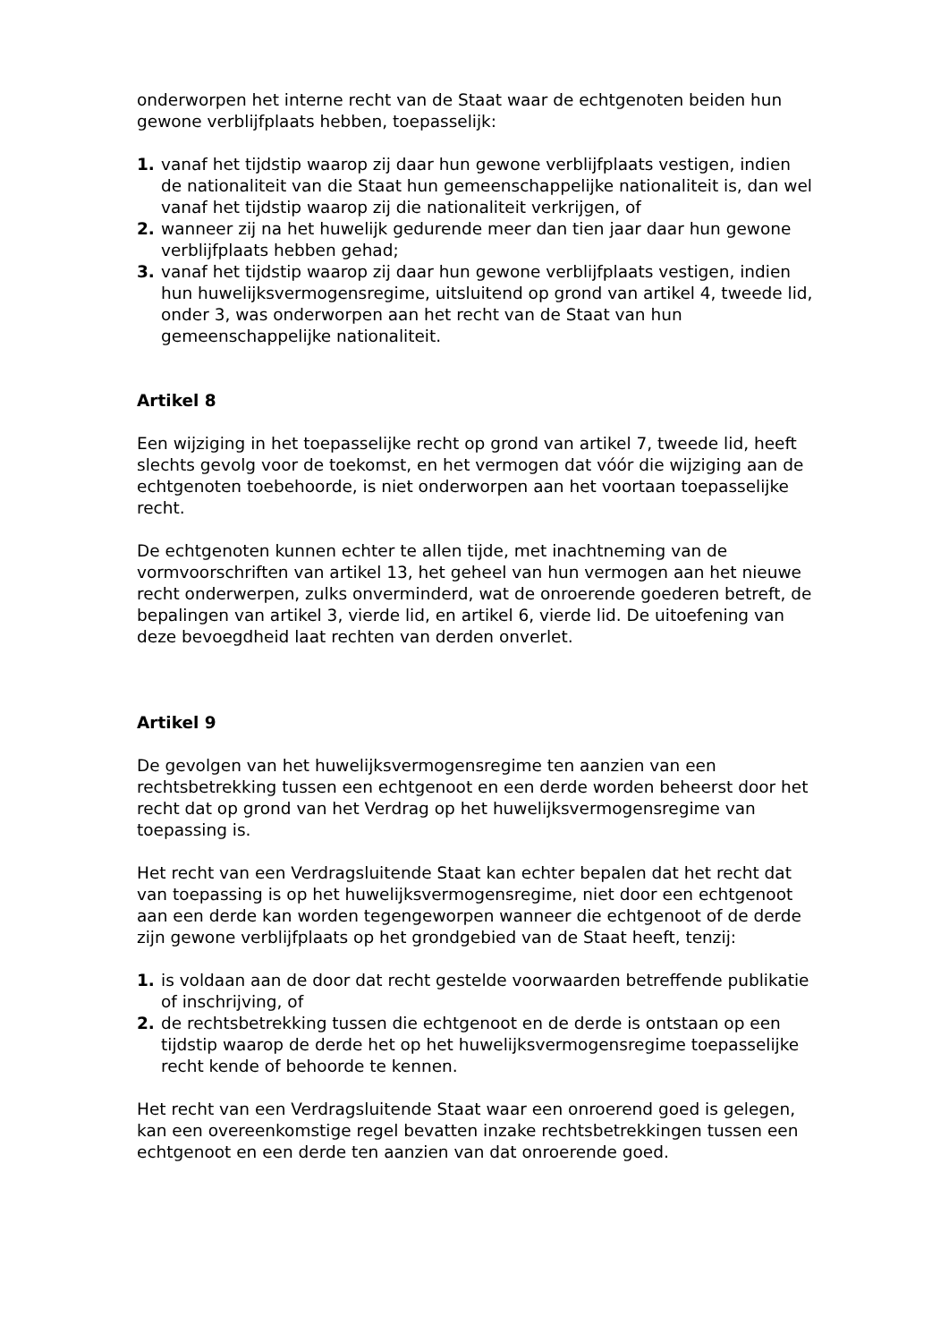onderworpen het interne recht van de Staat waar de echtgenoten beiden hun gewone verblijfplaats hebben, toepasselijk:
1. vanaf het tijdstip waarop zij daar hun gewone verblijfplaats vestigen, indien de nationaliteit van die Staat hun gemeenschappelijke nationaliteit is, dan wel vanaf het tijdstip waarop zij die nationaliteit verkrijgen, of
2. wanneer zij na het huwelijk gedurende meer dan tien jaar daar hun gewone verblijfplaats hebben gehad;
3. vanaf het tijdstip waarop zij daar hun gewone verblijfplaats vestigen, indien hun huwelijksvermogensregime, uitsluitend op grond van artikel 4, tweede lid, onder 3, was onderworpen aan het recht van de Staat van hun gemeenschappelijke nationaliteit.
Artikel 8
Een wijziging in het toepasselijke recht op grond van artikel 7, tweede lid, heeft slechts gevolg voor de toekomst, en het vermogen dat vóór die wijziging aan de echtgenoten toebehoorde, is niet onderworpen aan het voortaan toepasselijke recht.
De echtgenoten kunnen echter te allen tijde, met inachtneming van de vormvoorschriften van artikel 13, het geheel van hun vermogen aan het nieuwe recht onderwerpen, zulks onverminderd, wat de onroerende goederen betreft, de bepalingen van artikel 3, vierde lid, en artikel 6, vierde lid. De uitoefening van deze bevoegdheid laat rechten van derden onverlet.
Artikel 9
De gevolgen van het huwelijksvermogensregime ten aanzien van een rechtsbetrekking tussen een echtgenoot en een derde worden beheerst door het recht dat op grond van het Verdrag op het huwelijksvermogensregime van toepassing is.
Het recht van een Verdragsluitende Staat kan echter bepalen dat het recht dat van toepassing is op het huwelijksvermogensregime, niet door een echtgenoot aan een derde kan worden tegengeworpen wanneer die echtgenoot of de derde zijn gewone verblijfplaats op het grondgebied van de Staat heeft, tenzij:
1. is voldaan aan de door dat recht gestelde voorwaarden betreffende publikatie of inschrijving, of
2. de rechtsbetrekking tussen die echtgenoot en de derde is ontstaan op een tijdstip waarop de derde het op het huwelijksvermogensregime toepasselijke recht kende of behoorde te kennen.
Het recht van een Verdragsluitende Staat waar een onroerend goed is gelegen, kan een overeenkomstige regel bevatten inzake rechtsbetrekkingen tussen een echtgenoot en een derde ten aanzien van dat onroerende goed.